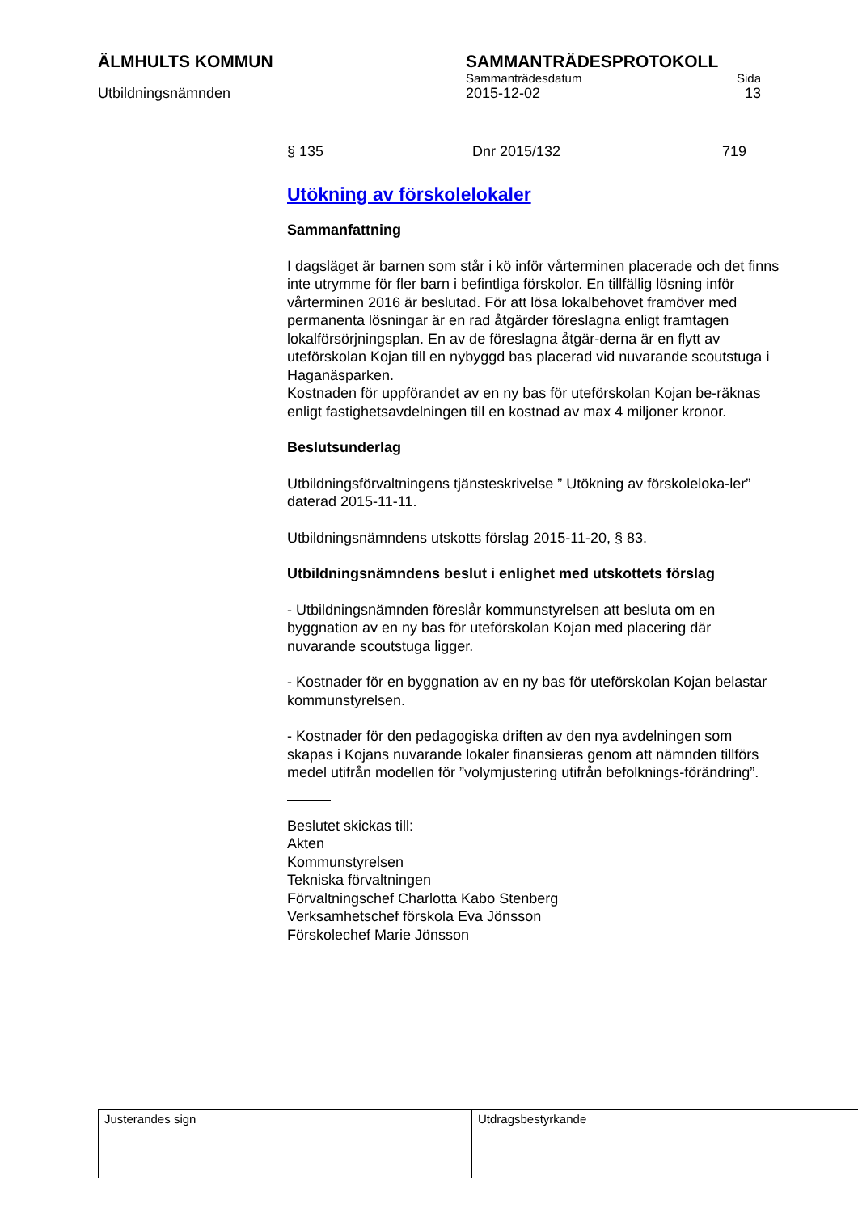ÄLMHULTS KOMMUN SAMMANTRÄDESPROTOKOLL
Sammanträdesdatum Sida
Utbildningsnämnden 2015-12-02 13
§ 135 Dnr 2015/132 719
Utökning av förskolelokaler
Sammanfattning
I dagsläget är barnen som står i kö inför vårterminen placerade och det finns inte utrymme för fler barn i befintliga förskolor. En tillfällig lösning inför vårterminen 2016 är beslutad. För att lösa lokalbehovet framöver med permanenta lösningar är en rad åtgärder föreslagna enligt framtagen lokalförsörjningsplan. En av de föreslagna åtgär-derna är en flytt av uteförskolan Kojan till en nybyggd bas placerad vid nuvarande scoutstuga i Haganäsparken.
Kostnaden för uppförandet av en ny bas för uteförskolan Kojan be-räknas enligt fastighetsavdelningen till en kostnad av max 4 miljoner kronor.
Beslutsunderlag
Utbildningsförvaltningens tjänsteskrivelse ” Utökning av förskoleloka-ler” daterad 2015-11-11.
Utbildningsnämndens utskotts förslag 2015-11-20, § 83.
Utbildningsnämndens beslut i enlighet med utskottets förslag
- Utbildningsnämnden föreslår kommunstyrelsen att besluta om en byggnation av en ny bas för uteförskolan Kojan med placering där nuvarande scoutstuga ligger.
- Kostnader för en byggnation av en ny bas för uteförskolan Kojan belastar kommunstyrelsen.
- Kostnader för den pedagogiska driften av den nya avdelningen som skapas i Kojans nuvarande lokaler finansieras genom att nämnden tillförs medel utifrån modellen för ”volymjustering utifrån befolknings-förändring”.
Beslutet skickas till:
Akten
Kommunstyrelsen
Tekniska förvaltningen
Förvaltningschef Charlotta Kabo Stenberg
Verksamhetschef förskola Eva Jönsson
Förskolechef Marie Jönsson
| Justerandes sign | | | Utdragsbestyrkande |